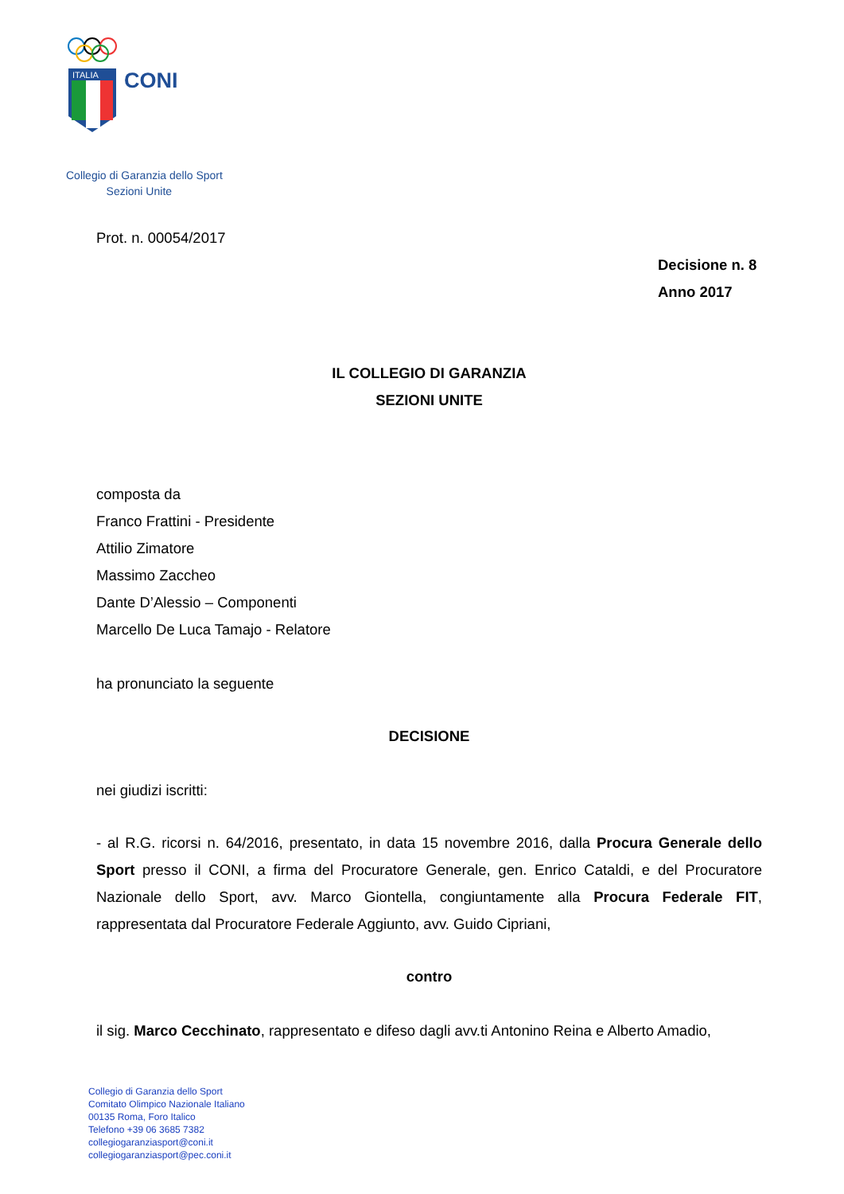ITALIA
CONI
Collegio di Garanzia dello Sport
Sezioni Unite
Prot. n. 00054/2017
Decisione n. 8
Anno 2017
IL COLLEGIO DI GARANZIA
SEZIONI UNITE
composta da
Franco Frattini - Presidente
Attilio Zimatore
Massimo Zaccheo
Dante D’Alessio – Componenti
Marcello De Luca Tamajo - Relatore
ha pronunciato la seguente
DECISIONE
nei giudizi iscritti:
- al R.G. ricorsi n. 64/2016, presentato, in data 15 novembre 2016, dalla Procura Generale dello Sport presso il CONI, a firma del Procuratore Generale, gen. Enrico Cataldi, e del Procuratore Nazionale dello Sport, avv. Marco Giontella, congiuntamente alla Procura Federale FIT, rappresentata dal Procuratore Federale Aggiunto, avv. Guido Cipriani,
contro
il sig. Marco Cecchinato, rappresentato e difeso dagli avv.ti Antonino Reina e Alberto Amadio,
Collegio di Garanzia dello Sport
Comitato Olimpico Nazionale Italiano
00135 Roma, Foro Italico
Telefono +39 06 3685 7382
collegiogaranziasport@coni.it
collegiogaranziasport@pec.coni.it